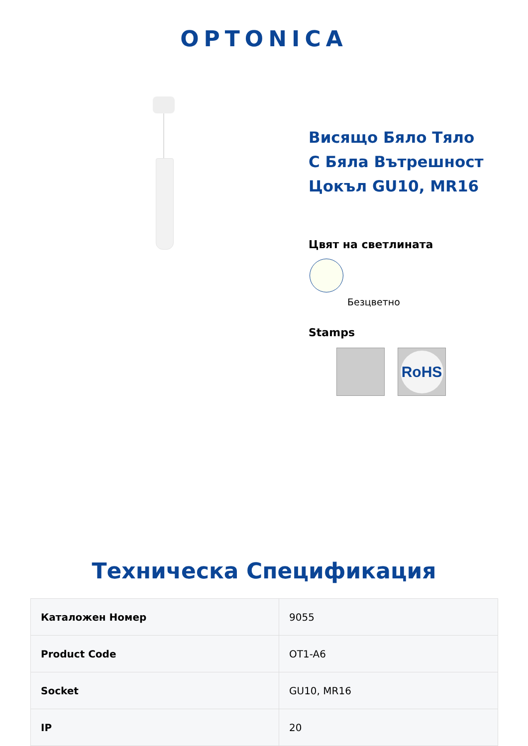OPTONICA
Висящо Бяло Тяло
С Бяла Вътрешност
Цокъл GU10, MR16
Цвят на светлината
Безцветно
Stamps
RoHS
Техническа Спецификация
| Каталожен Номер | 9055 |
| Product Code | OT1-A6 |
| Socket | GU10, MR16 |
| IP | 20 |